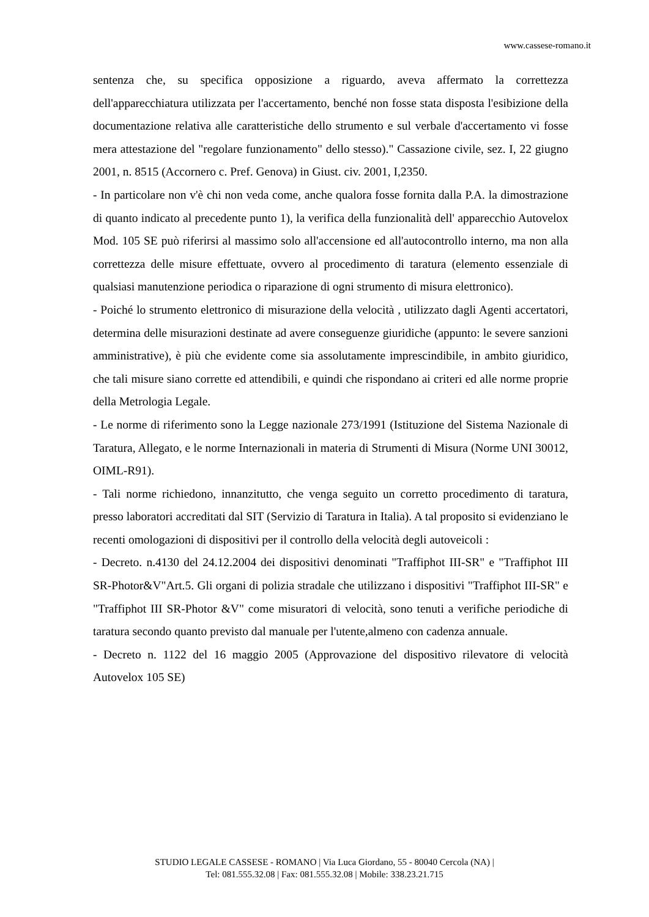www.cassese-romano.it
sentenza che, su specifica opposizione a riguardo, aveva affermato la correttezza dell'apparecchiatura utilizzata per l'accertamento, benché non fosse stata disposta l'esibizione della documentazione relativa alle caratteristiche dello strumento e sul verbale d'accertamento vi fosse mera attestazione del "regolare funzionamento" dello stesso)." Cassazione civile, sez. I, 22 giugno 2001, n. 8515 (Accornero c. Pref. Genova) in Giust. civ. 2001, I,2350.
- In particolare non v'è chi non veda come, anche qualora fosse fornita dalla P.A. la dimostrazione di quanto indicato al precedente punto 1), la verifica della funzionalità dell' apparecchio Autovelox Mod. 105 SE può riferirsi al massimo solo all'accensione ed all'autocontrollo interno, ma non alla correttezza delle misure effettuate, ovvero al procedimento di taratura (elemento essenziale di qualsiasi manutenzione periodica o riparazione di ogni strumento di misura elettronico).
- Poiché lo strumento elettronico di misurazione della velocità , utilizzato dagli Agenti accertatori, determina delle misurazioni destinate ad avere conseguenze giuridiche (appunto: le severe sanzioni amministrative), è più che evidente come sia assolutamente imprescindibile, in ambito giuridico, che tali misure siano corrette ed attendibili, e quindi che rispondano ai criteri ed alle norme proprie della Metrologia Legale.
- Le norme di riferimento sono la Legge nazionale 273/1991 (Istituzione del Sistema Nazionale di Taratura, Allegato, e le norme Internazionali in materia di Strumenti di Misura (Norme UNI 30012, OIML-R91).
- Tali norme richiedono, innanzitutto, che venga seguito un corretto procedimento di taratura, presso laboratori accreditati dal SIT (Servizio di Taratura in Italia). A tal proposito si evidenziano le recenti omologazioni di dispositivi per il controllo della velocità degli autoveicoli :
- Decreto. n.4130 del 24.12.2004 dei dispositivi denominati "Traffiphot III-SR" e "Traffiphot III SR-Photor&V"Art.5. Gli organi di polizia stradale che utilizzano i dispositivi "Traffiphot III-SR" e "Traffiphot III SR-Photor &V" come misuratori di velocità, sono tenuti a verifiche periodiche di taratura secondo quanto previsto dal manuale per l'utente,almeno con cadenza annuale.
- Decreto n. 1122 del 16 maggio 2005 (Approvazione del dispositivo rilevatore di velocità Autovelox 105 SE)
STUDIO LEGALE CASSESE - ROMANO | Via Luca Giordano, 55 - 80040 Cercola (NA) |
Tel: 081.555.32.08 | Fax: 081.555.32.08 | Mobile: 338.23.21.715